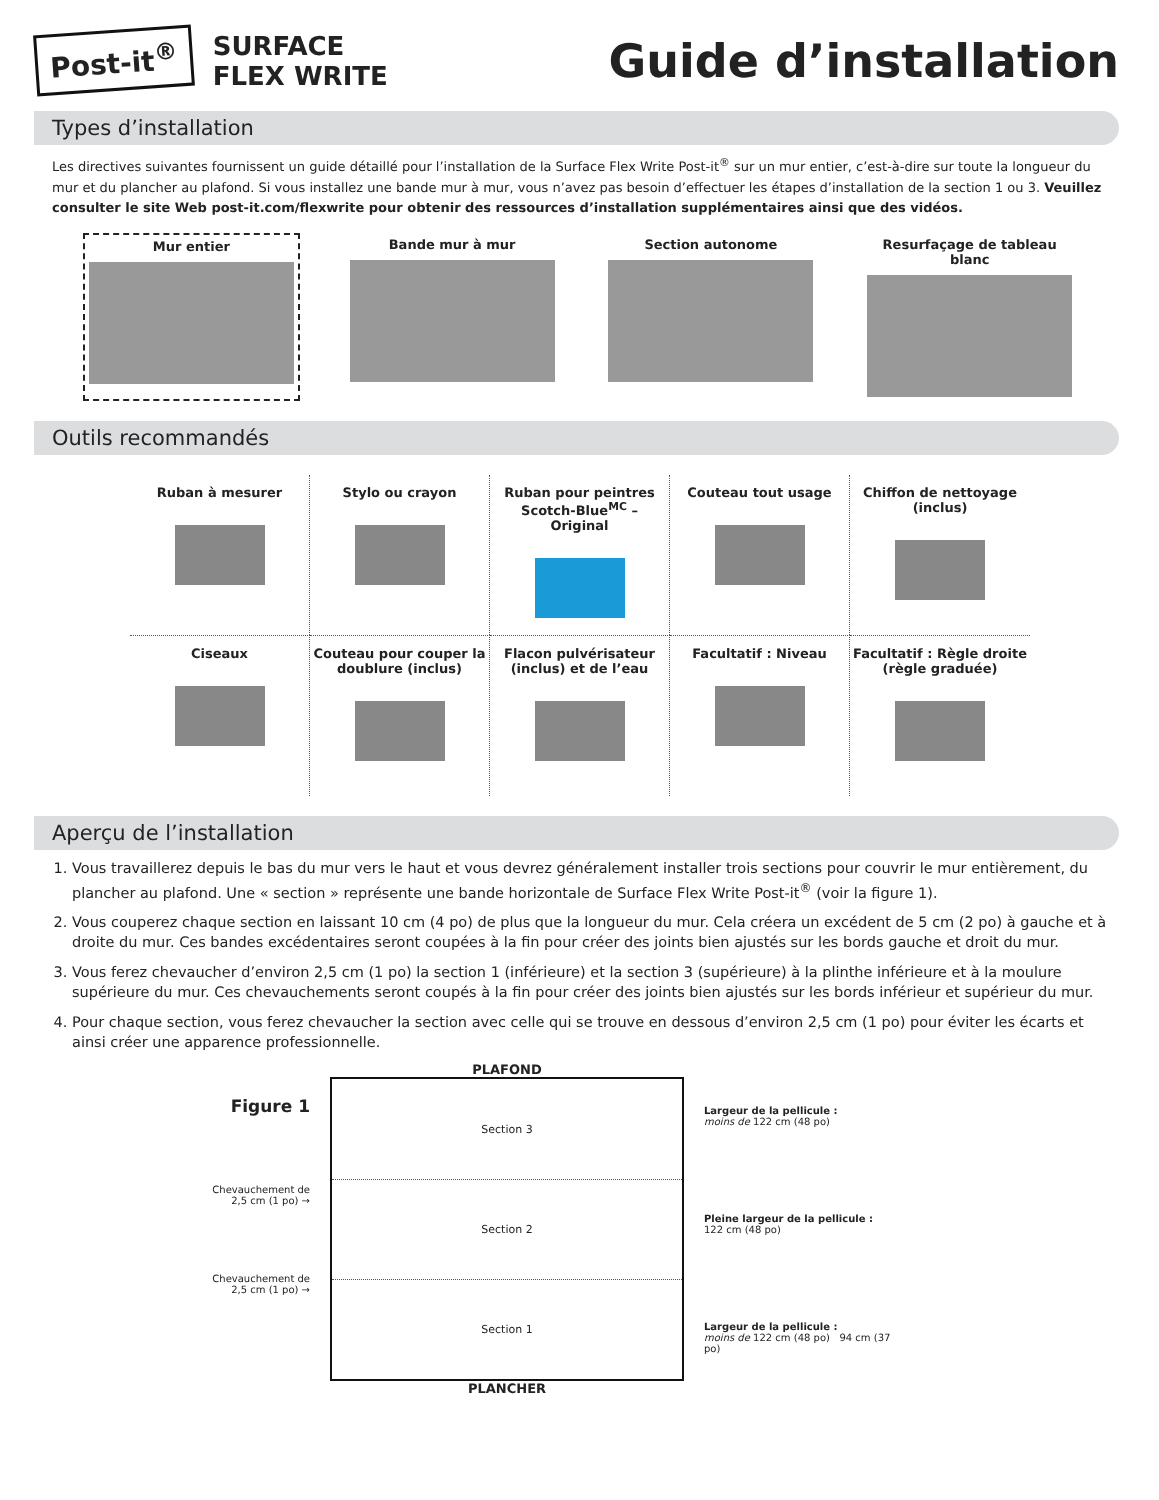Post-it<sup>®</sup>
SURFACE
FLEX WRITE
Guide d’installation
Types d’installation
Les directives suivantes fournissent un guide détaillé pour l’installation de la Surface Flex Write Post-it<sup>®</sup> sur un mur entier, c’est-à-dire sur toute la longueur du mur et du plancher au plafond. Si vous installez une bande mur à mur, vous n’avez pas besoin d’effectuer les étapes d’installation de la section 1 ou 3. Veuillez consulter le site Web post-it.com/flexwrite pour obtenir des ressources d’installation supplémentaires ainsi que des vidéos.
Mur entier Bande mur à mur Section autonome Resurfaçage de tableau blanc
Outils recommandés
Ruban à mesurer
Stylo ou crayon
Ruban pour peintres Scotch-Blue<sup>MC</sup> – Original
Couteau tout usage
Chiffon de nettoyage (inclus)
Ciseaux
Couteau pour couper la doublure (inclus)
Flacon pulvérisateur (inclus) et de l’eau
Facultatif : Niveau
Facultatif : Règle droite (règle graduée)
Aperçu de l’installation
1. Vous travaillerez depuis le bas du mur vers le haut et vous devrez généralement installer trois sections pour couvrir le mur entièrement, du plancher au plafond. Une « section » représente une bande horizontale de Surface Flex Write Post-it<sup>®</sup> (voir la figure 1).
2. Vous couperez chaque section en laissant 10 cm (4 po) de plus que la longueur du mur. Cela créera un excédent de 5 cm (2 po) à gauche et à droite du mur. Ces bandes excédentaires seront coupées à la fin pour créer des joints bien ajustés sur les bords gauche et droit du mur.
3. Vous ferez chevaucher d’environ 2,5 cm (1 po) la section 1 (inférieure) et la section 3 (supérieure) à la plinthe inférieure et à la moulure supérieure du mur. Ces chevauchements seront coupés à la fin pour créer des joints bien ajustés sur les bords inférieur et supérieur du mur.
4. Pour chaque section, vous ferez chevaucher la section avec celle qui se trouve en dessous d’environ 2,5 cm (1 po) pour éviter les écarts et ainsi créer une apparence professionnelle.
Figure 1
Chevauchement de 2,5 cm (1 po) →
Chevauchement de 2,5 cm (1 po) →
PLAFOND
Section 3
Section 2
Section 1
PLANCHER
Largeur de la pellicule :
moins de 122 cm (48 po)
Pleine largeur de la pellicule :
122 cm (48 po)
Largeur de la pellicule :
moins de 122 cm (48 po) 94 cm (37 po)